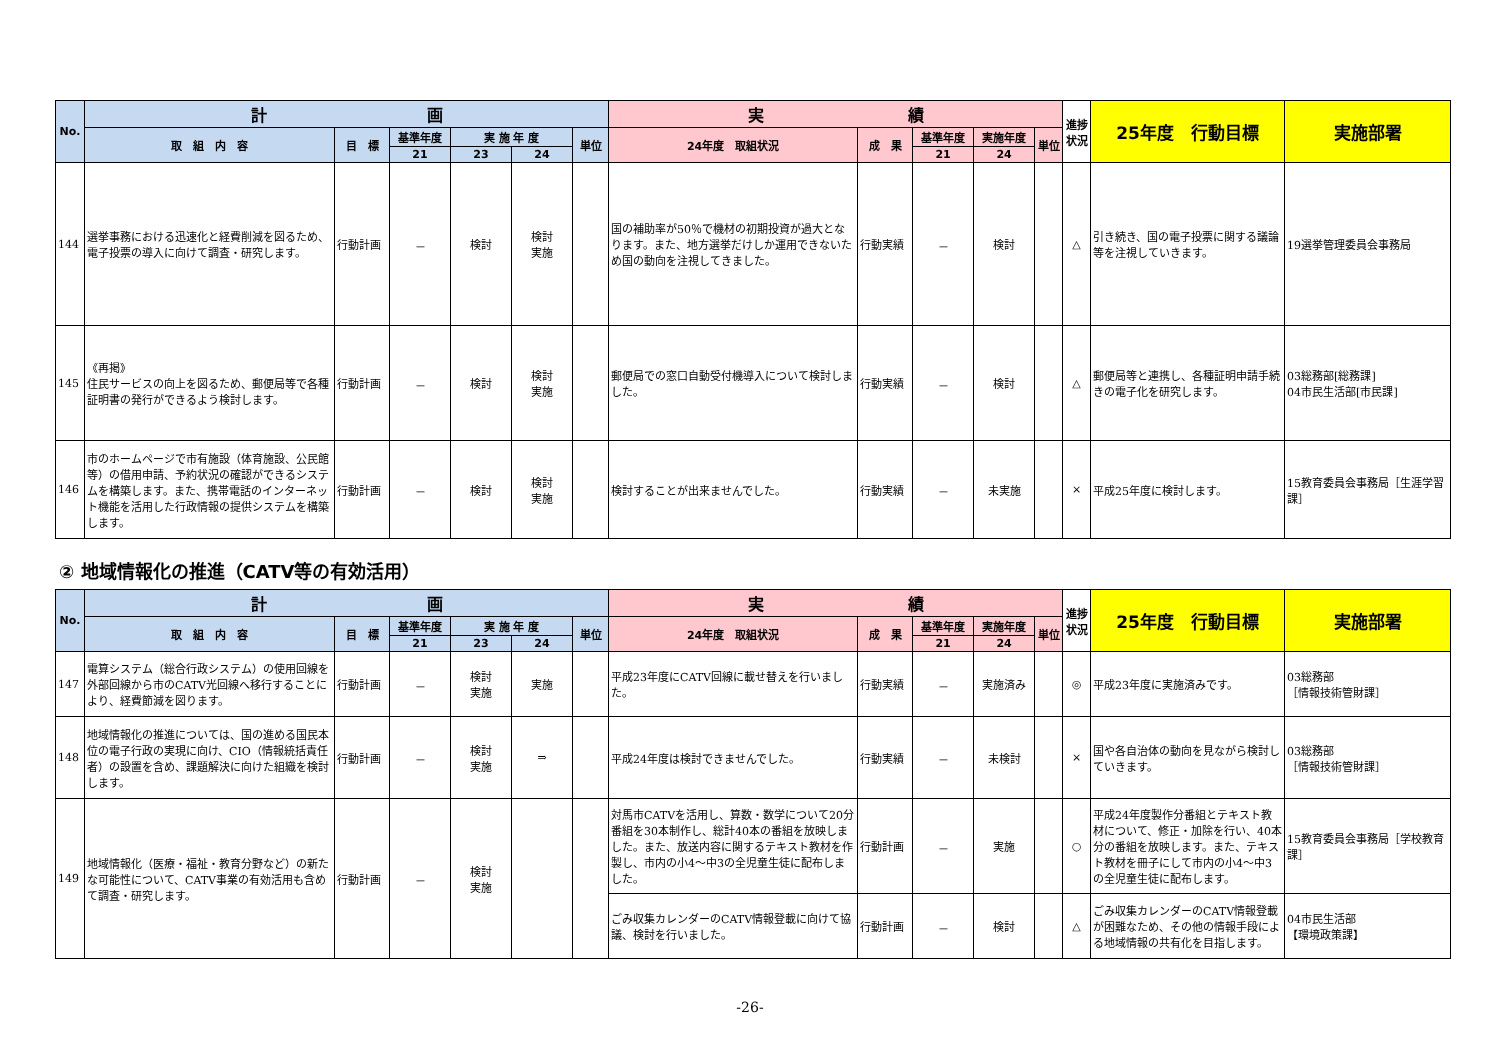| No. | 計 画 | | | | | | 実 績 | | | | | 進捗状況 | 25年度 行動目標 | 実施部署 |
| --- | --- | --- | --- | --- | --- | --- | --- | --- | --- | --- | --- | --- | --- | --- |
| | 取 組 内 容 | 目 標 | 基準年度 | 実 施 年 度 | | 単位 | 24年度 取組状況 | 成 果 | 基準年度 | 実施年度 | 単位 | | | |
| | | | 21 | 23 | 24 | | | | 21 | 24 | | | | |
| 144 | 選挙事務における迅速化と経費削減を図るため、電子投票の導入に向けて調査・研究します。 | 行動計画 | － | 検討 | 検討 実施 | | 国の補助率が50％で機材の初期投資が過大となります。また、地方選挙だけしか運用できないため国の動向を注視してきました。 | 行動実績 | － | 検討 | | △ | 引き続き、国の電子投票に関する議論等を注視していきます。 | 19選挙管理委員会事務局 |
| 145 | 《再掲》 住民サービスの向上を図るため、郵便局等で各種証明書の発行ができるよう検討します。 | 行動計画 | － | 検討 | 検討 実施 | | 郵便局での窓口自動受付機導入について検討しました。 | 行動実績 | － | 検討 | | △ | 郵便局等と連携し、各種証明申請手続きの電子化を研究します。 | 03総務部[総務課] 04市民生活部[市民課] |
| 146 | 市のホームページで市有施設（体育施設、公民館等）の借用申請、予約状況の確認ができるシステムを構築します。また、携帯電話のインターネット機能を活用した行政情報の提供システムを構築します。 | 行動計画 | － | 検討 | 検討 実施 | | 検討することが出来ませんでした。 | 行動実績 | － | 未実施 | | × | 平成25年度に検討します。 | 15教育委員会事務局［生涯学習課］ |
② 地域情報化の推進（CATV等の有効活用）
| No. | 計 画 | | | | | | 実 績 | | | | | 進捗状況 | 25年度 行動目標 | 実施部署 |
| --- | --- | --- | --- | --- | --- | --- | --- | --- | --- | --- | --- | --- | --- | --- |
| | 取 組 内 容 | 目 標 | 基準年度 | 実 施 年 度 | | 単位 | 24年度 取組状況 | 成 果 | 基準年度 | 実施年度 | 単位 | | | |
| | | | 21 | 23 | 24 | | | | 21 | 24 | | | | |
| 147 | 電算システム（総合行政システム）の使用回線を外部回線から市のCATV光回線へ移行することにより、経費節減を図ります。 | 行動計画 | － | 検討 実施 | 実施 | | 平成23年度にCATV回線に載せ替えを行いました。 | 行動実績 | － | 実施済み | | ◎ | 平成23年度に実施済みです。 | 03総務部 ［情報技術管財課］ |
| 148 | 地域情報化の推進については、国の進める国民本位の電子行政の実現に向け、CIO（情報統括責任者）の設置を含め、課題解決に向けた組織を検討します。 | 行動計画 | － | 検討 実施 | ⇒ | | 平成24年度は検討できませんでした。 | 行動実績 | － | 未検討 | | × | 国や各自治体の動向を見ながら検討していきます。 | 03総務部 ［情報技術管財課］ |
| 149 | 地域情報化（医療・福祉・教育分野など）の新たな可能性について、CATV事業の有効活用も含めて調査・研究します。 | 行動計画 | － | 検討 実施 | | | 対馬市CATVを活用し、算数・数学について20分番組を30本制作し、総計40本の番組を放映しました。また、放送内容に関するテキスト教材を作製し、市内の小4～中3の全児童生徒に配布しました。 | 行動計画 | － | 実施 | | ○ | 平成24年度製作分番組とテキスト教材について、修正・加除を行い、40本分の番組を放映します。また、テキスト教材を冊子にして市内の小4～中3の全児童生徒に配布します。 | 15教育委員会事務局［学校教育課］ |
| | | | | | | | ごみ収集カレンダーのCATV情報登載に向けて協議、検討を行いました。 | 行動計画 | － | 検討 | | △ | ごみ収集カレンダーのCATV情報登載が困難なため、その他の情報手段による地域情報の共有化を目指します。 | 04市民生活部 【環境政策課】 |
-26-